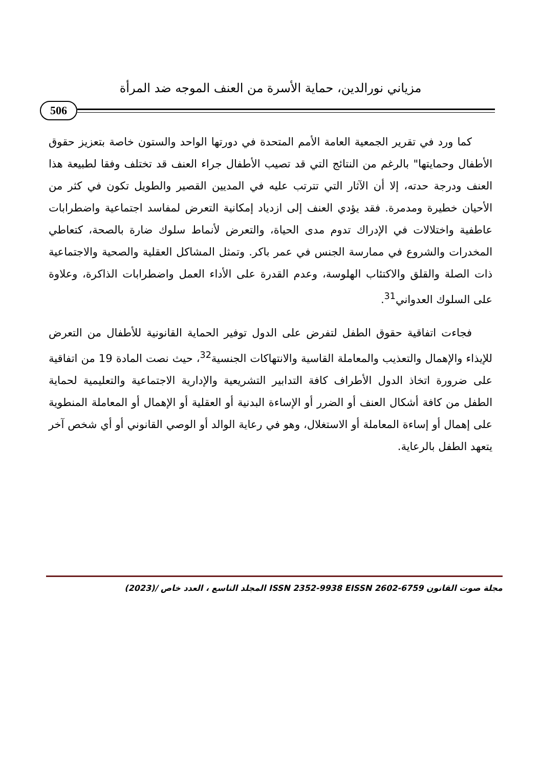مزياني نورالدين، حماية الأسرة من العنف الموجه ضد المرأة
506
كما ورد في تقرير الجمعية العامة الأمم المتحدة في دورتها الواحد والستون خاصة بتعزيز حقوق الأطفال وحمايتها" بالرغم من النتائج التي قد تصيب الأطفال جراء العنف قد تختلف وفقا لطبيعة هذا العنف ودرجة حدته، إلا أن الآثار التي تترتب عليه في المديين القصير والطويل تكون في كثر من الأحيان خطيرة ومدمرة. فقد يؤدي العنف إلى ازدياد إمكانية التعرض لمفاسد اجتماعية واضطرابات عاطفية واختلالات في الإدراك تدوم مدى الحياة، والتعرض لأنماط سلوك ضارة بالصحة، كتعاطي المخدرات والشروع في ممارسة الجنس في عمر باكر. وتمثل المشاكل العقلية والصحية والاجتماعية ذات الصلة والقلق والاكتئاب الهلوسة، وعدم القدرة على الأداء العمل واضطرابات الذاكرة، وعلاوة على السلوك العدواني<sup>31</sup>.
فجاءت اتفاقية حقوق الطفل لتفرض على الدول توفير الحماية القانونية للأطفال من التعرض للإيذاء والإهمال والتعذيب والمعاملة القاسية والانتهاكات الجنسية<sup>32</sup>، حيث نصت المادة 19 من اتفاقية على ضرورة اتخاذ الدول الأطراف كافة التدابير التشريعية والإدارية الاجتماعية والتعليمية لحماية الطفل من كافة أشكال العنف أو الضرر أو الإساءة البدنية أو العقلية أو الإهمال أو المعاملة المنطوية على إهمال أو إساءة المعاملة أو الاستغلال، وهو في رعاية الوالد أو الوصي القانوني أو أي شخص آخر يتعهد الطفل بالرعاية.
مجلة صوت القانون ISSN 2352-9938 EISSN 2602-6759 المجلد التاسع ، العدد خاص /(2023)